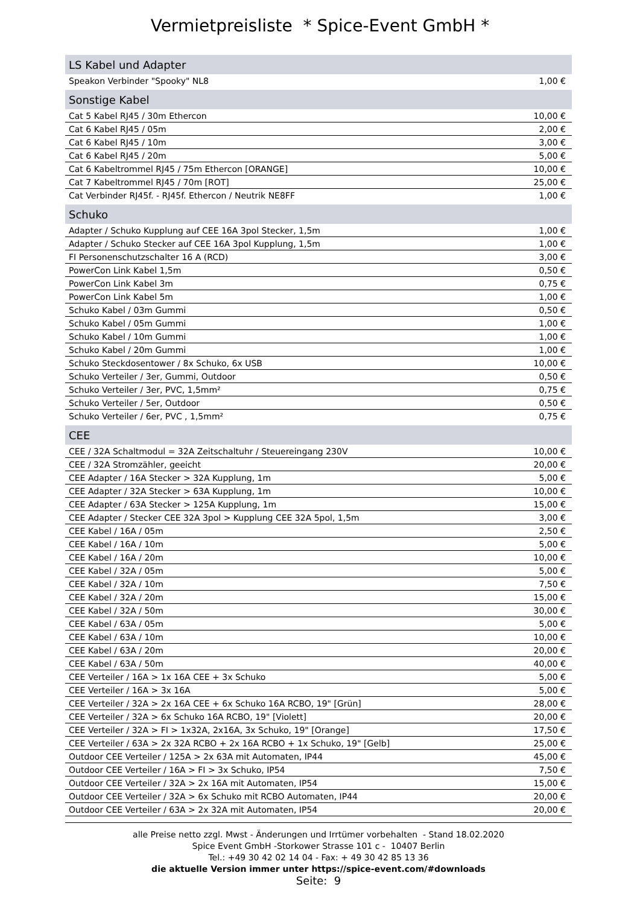Vermietpreisliste * Spice-Event GmbH *
| LS Kabel und Adapter | |
| --- | --- |
| Speakon Verbinder "Spooky" NL8 | 1,00 € |
| Sonstige Kabel | |
| Cat 5 Kabel RJ45 / 30m Ethercon | 10,00 € |
| Cat 6 Kabel RJ45 / 05m | 2,00 € |
| Cat 6 Kabel RJ45 / 10m | 3,00 € |
| Cat 6 Kabel RJ45 / 20m | 5,00 € |
| Cat 6 Kabeltrommel RJ45 / 75m Ethercon [ORANGE] | 10,00 € |
| Cat 7 Kabeltrommel RJ45 / 70m [ROT] | 25,00 € |
| Cat Verbinder RJ45f. - RJ45f. Ethercon / Neutrik NE8FF | 1,00 € |
| Schuko | |
| Adapter / Schuko Kupplung auf CEE 16A 3pol Stecker, 1,5m | 1,00 € |
| Adapter / Schuko Stecker auf CEE 16A 3pol Kupplung, 1,5m | 1,00 € |
| FI Personenschutzschalter 16 A (RCD) | 3,00 € |
| PowerCon Link Kabel 1,5m | 0,50 € |
| PowerCon Link Kabel 3m | 0,75 € |
| PowerCon Link Kabel 5m | 1,00 € |
| Schuko Kabel / 03m Gummi | 0,50 € |
| Schuko Kabel / 05m Gummi | 1,00 € |
| Schuko Kabel / 10m Gummi | 1,00 € |
| Schuko Kabel / 20m Gummi | 1,00 € |
| Schuko Steckdosentower / 8x Schuko, 6x USB | 10,00 € |
| Schuko Verteiler / 3er, Gummi, Outdoor | 0,50 € |
| Schuko Verteiler / 3er, PVC, 1,5mm² | 0,75 € |
| Schuko Verteiler / 5er, Outdoor | 0,50 € |
| Schuko Verteiler / 6er, PVC , 1,5mm² | 0,75 € |
| CEE | |
| CEE / 32A Schaltmodul = 32A Zeitschaltuhr / Steuereingang 230V | 10,00 € |
| CEE / 32A Stromzähler, geeicht | 20,00 € |
| CEE Adapter / 16A Stecker > 32A Kupplung, 1m | 5,00 € |
| CEE Adapter / 32A Stecker > 63A Kupplung, 1m | 10,00 € |
| CEE Adapter / 63A Stecker > 125A Kupplung, 1m | 15,00 € |
| CEE Adapter / Stecker CEE 32A 3pol > Kupplung CEE 32A 5pol, 1,5m | 3,00 € |
| CEE Kabel / 16A / 05m | 2,50 € |
| CEE Kabel / 16A / 10m | 5,00 € |
| CEE Kabel / 16A / 20m | 10,00 € |
| CEE Kabel / 32A / 05m | 5,00 € |
| CEE Kabel / 32A / 10m | 7,50 € |
| CEE Kabel / 32A / 20m | 15,00 € |
| CEE Kabel / 32A / 50m | 30,00 € |
| CEE Kabel / 63A / 05m | 5,00 € |
| CEE Kabel / 63A / 10m | 10,00 € |
| CEE Kabel / 63A / 20m | 20,00 € |
| CEE Kabel / 63A / 50m | 40,00 € |
| CEE Verteiler / 16A > 1x 16A CEE + 3x Schuko | 5,00 € |
| CEE Verteiler / 16A > 3x 16A | 5,00 € |
| CEE Verteiler / 32A > 2x 16A CEE + 6x Schuko 16A RCBO, 19" [Grün] | 28,00 € |
| CEE Verteiler / 32A > 6x Schuko 16A RCBO, 19" [Violett] | 20,00 € |
| CEE Verteiler / 32A > FI > 1x32A, 2x16A, 3x Schuko, 19" [Orange] | 17,50 € |
| CEE Verteiler / 63A > 2x 32A RCBO + 2x 16A RCBO + 1x Schuko, 19" [Gelb] | 25,00 € |
| Outdoor CEE Verteiler / 125A > 2x 63A mit Automaten, IP44 | 45,00 € |
| Outdoor CEE Verteiler / 16A > FI > 3x Schuko, IP54 | 7,50 € |
| Outdoor CEE Verteiler / 32A > 2x 16A mit Automaten, IP54 | 15,00 € |
| Outdoor CEE Verteiler / 32A > 6x Schuko mit RCBO Automaten, IP44 | 20,00 € |
| Outdoor CEE Verteiler / 63A > 2x 32A mit Automaten, IP54 | 20,00 € |
alle Preise netto zzgl. Mwst - Änderungen und Irrtümer vorbehalten - Stand 18.02.2020
Spice Event GmbH -Storkower Strasse 101 c - 10407 Berlin
Tel.: +49 30 42 02 14 04 - Fax: + 49 30 42 85 13 36
die aktuelle Version immer unter https://spice-event.com/#downloads
Seite: 9